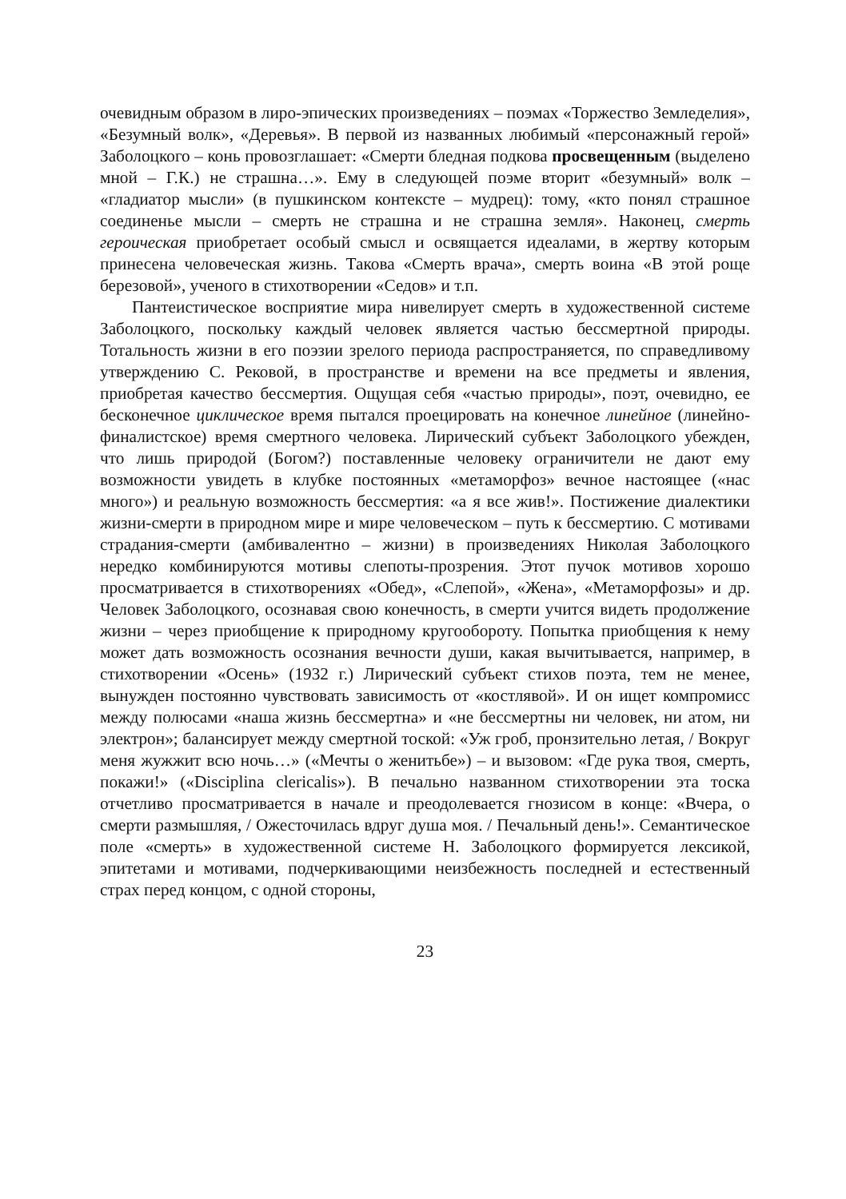очевидным образом в лиро-эпических произведениях – поэмах «Торжество Земледелия», «Безумный волк», «Деревья». В первой из названных любимый «персонажный герой» Заболоцкого – конь провозглашает: «Смерти бледная подкова просвещенным (выделено мной – Г.К.) не страшна…». Ему в следующей поэме вторит «безумный» волк – «гладиатор мысли» (в пушкинском контексте – мудрец): тому, «кто понял страшное соединенье мысли – смерть не страшна и не страшна земля». Наконец, смерть героическая приобретает особый смысл и освящается идеалами, в жертву которым принесена человеческая жизнь. Такова «Смерть врача», смерть воина «В этой роще березовой», ученого в стихотворении «Седов» и т.п.
Пантеистическое восприятие мира нивелирует смерть в художественной системе Заболоцкого, поскольку каждый человек является частью бессмертной природы. Тотальность жизни в его поэзии зрелого периода распространяется, по справедливому утверждению С. Рековой, в пространстве и времени на все предметы и явления, приобретая качество бессмертия. Ощущая себя «частью природы», поэт, очевидно, ее бесконечное циклическое время пытался проецировать на конечное линейное (линейно-финалистское) время смертного человека. Лирический субъект Заболоцкого убежден, что лишь природой (Богом?) поставленные человеку ограничители не дают ему возможности увидеть в клубке постоянных «метаморфоз» вечное настоящее («нас много») и реальную возможность бессмертия: «а я все жив!». Постижение диалектики жизни-смерти в природном мире и мире человеческом – путь к бессмертию. С мотивами страдания-смерти (амбивалентно – жизни) в произведениях Николая Заболоцкого нередко комбинируются мотивы слепоты-прозрения. Этот пучок мотивов хорошо просматривается в стихотворениях «Обед», «Слепой», «Жена», «Метаморфозы» и др. Человек Заболоцкого, осознавая свою конечность, в смерти учится видеть продолжение жизни – через приобщение к природному кругообороту. Попытка приобщения к нему может дать возможность осознания вечности души, какая вычитывается, например, в стихотворении «Осень» (1932 г.) Лирический субъект стихов поэта, тем не менее, вынужден постоянно чувствовать зависимость от «костлявой». И он ищет компромисс между полюсами «наша жизнь бессмертна» и «не бессмертны ни человек, ни атом, ни электрон»; балансирует между смертной тоской: «Уж гроб, пронзительно летая, / Вокруг меня жужжит всю ночь…» («Мечты о женитьбе») – и вызовом: «Где рука твоя, смерть, покажи!» («Disciplina clericalis»). В печально названном стихотворении эта тоска отчетливо просматривается в начале и преодолевается гнозисом в конце: «Вчера, о смерти размышляя, / Ожесточилась вдруг душа моя. / Печальный день!». Семантическое поле «смерть» в художественной системе Н. Заболоцкого формируется лексикой, эпитетами и мотивами, подчеркивающими неизбежность последней и естественный страх перед концом, с одной стороны,
23